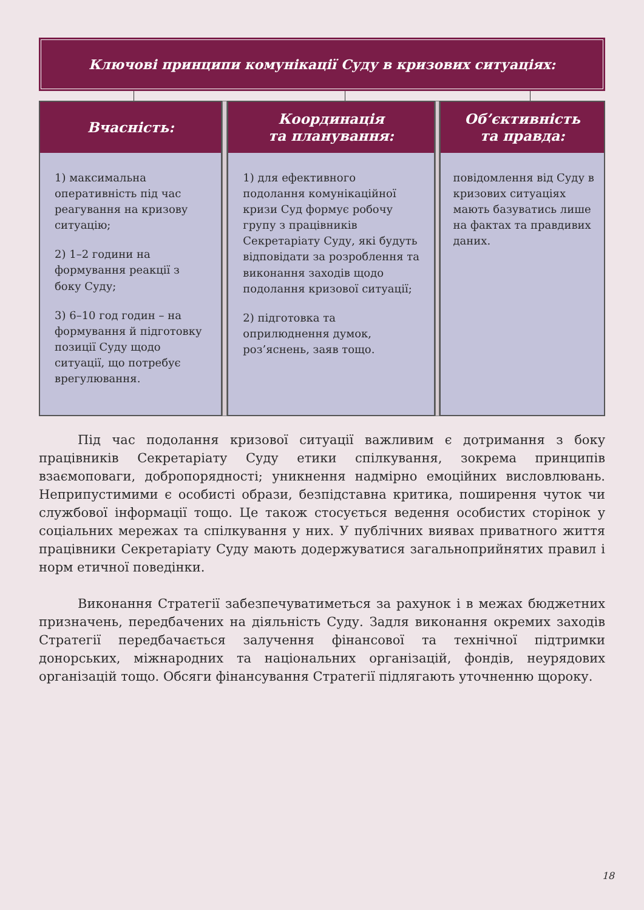Ключові принципи комунікації Суду в кризових ситуаціях:
Вчасність:
1) максимальна оперативність під час реагування на кризову ситуацію;
2) 1–2 години на формування реакції з боку Суду;
3) 6–10 год годин – на формування й підготовку позиції Суду щодо ситуації, що потребує врегулювання.
Координація
та планування:
1) для ефективного подолання комунікаційної кризи Суд формує робочу групу з працівників Секретаріату Суду, які будуть відповідати за розроблення та виконання заходів щодо подолання кризової ситуації;
2) підготовка та оприлюднення думок, роз’яснень, заяв тощо.
Об’єктивність
та правда:
повідомлення від Суду в кризових ситуаціях мають базуватись лише на фактах та правдивих даних.
Під час подолання кризової ситуації важливим є дотримання з боку працівників Секретаріату Суду етики спілкування, зокрема принципів взаємоповаги, добропорядності; уникнення надмірно емоційних висловлювань. Неприпустимими є особисті образи, безпідставна критика, поширення чуток чи службової інформації тощо. Це також стосується ведення особистих сторінок у соціальних мережах та спілкування у них. У публічних виявах приватного життя працівники Секретаріату Суду мають додержуватися загальноприйнятих правил і норм етичної поведінки.
Виконання Стратегії забезпечуватиметься за рахунок і в межах бюджетних призначень, передбачених на діяльність Суду. Задля виконання окремих заходів Стратегії передбачається залучення фінансової та технічної підтримки донорських, міжнародних та національних організацій, фондів, неурядових організацій тощо. Обсяги фінансування Стратегії підлягають уточненню щороку.
18